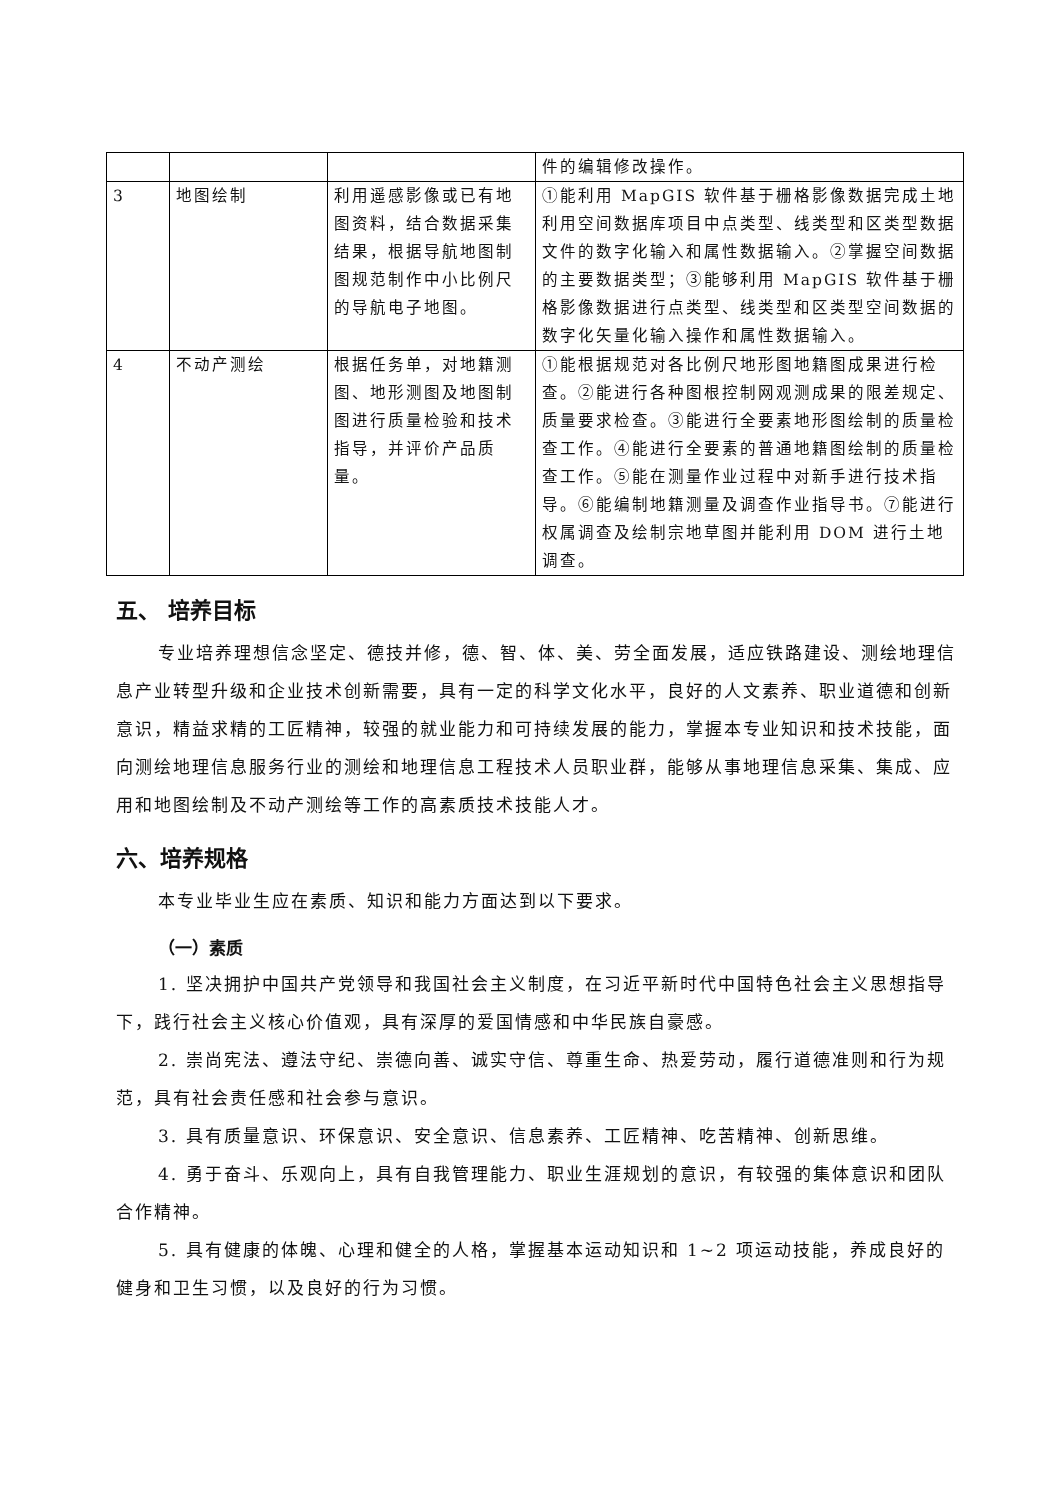| | | | 件的编辑修改操作。 |
| 3 | 地图绘制 | 利用遥感影像或已有地图资料，结合数据采集结果，根据导航地图制图规范制作中小比例尺的导航电子地图。 | ①能利用 MapGIS 软件基于栅格影像数据完成土地利用空间数据库项目中点类型、线类型和区类型数据文件的数字化输入和属性数据输入。②掌握空间数据的主要数据类型；③能够利用 MapGIS 软件基于栅格影像数据进行点类型、线类型和区类型空间数据的数字化矢量化输入操作和属性数据输入。 |
| 4 | 不动产测绘 | 根据任务单，对地籍测图、地形测图及地图制图进行质量检验和技术指导，并评价产品质量。 | ①能根据规范对各比例尺地形图地籍图成果进行检查。②能进行各种图根控制网观测成果的限差规定、质量要求检查。③能进行全要素地形图绘制的质量检查工作。④能进行全要素的普通地籍图绘制的质量检查工作。⑤能在测量作业过程中对新手进行技术指导。⑥能编制地籍测量及调查作业指导书。⑦能进行权属调查及绘制宗地草图并能利用 DOM 进行土地调查。 |
五、 培养目标
专业培养理想信念坚定、德技并修，德、智、体、美、劳全面发展，适应铁路建设、测绘地理信息产业转型升级和企业技术创新需要，具有一定的科学文化水平，良好的人文素养、职业道德和创新意识，精益求精的工匠精神，较强的就业能力和可持续发展的能力，掌握本专业知识和技术技能，面向测绘地理信息服务行业的测绘和地理信息工程技术人员职业群，能够从事地理信息采集、集成、应用和地图绘制及不动产测绘等工作的高素质技术技能人才。
六、培养规格
本专业毕业生应在素质、知识和能力方面达到以下要求。
（一）素质
1. 坚决拥护中国共产党领导和我国社会主义制度，在习近平新时代中国特色社会主义思想指导下，践行社会主义核心价值观，具有深厚的爱国情感和中华民族自豪感。
2. 崇尚宪法、遵法守纪、崇德向善、诚实守信、尊重生命、热爱劳动，履行道德准则和行为规范，具有社会责任感和社会参与意识。
3. 具有质量意识、环保意识、安全意识、信息素养、工匠精神、吃苦精神、创新思维。
4. 勇于奋斗、乐观向上，具有自我管理能力、职业生涯规划的意识，有较强的集体意识和团队合作精神。
5. 具有健康的体魄、心理和健全的人格，掌握基本运动知识和 1~2 项运动技能，养成良好的健身和卫生习惯，以及良好的行为习惯。